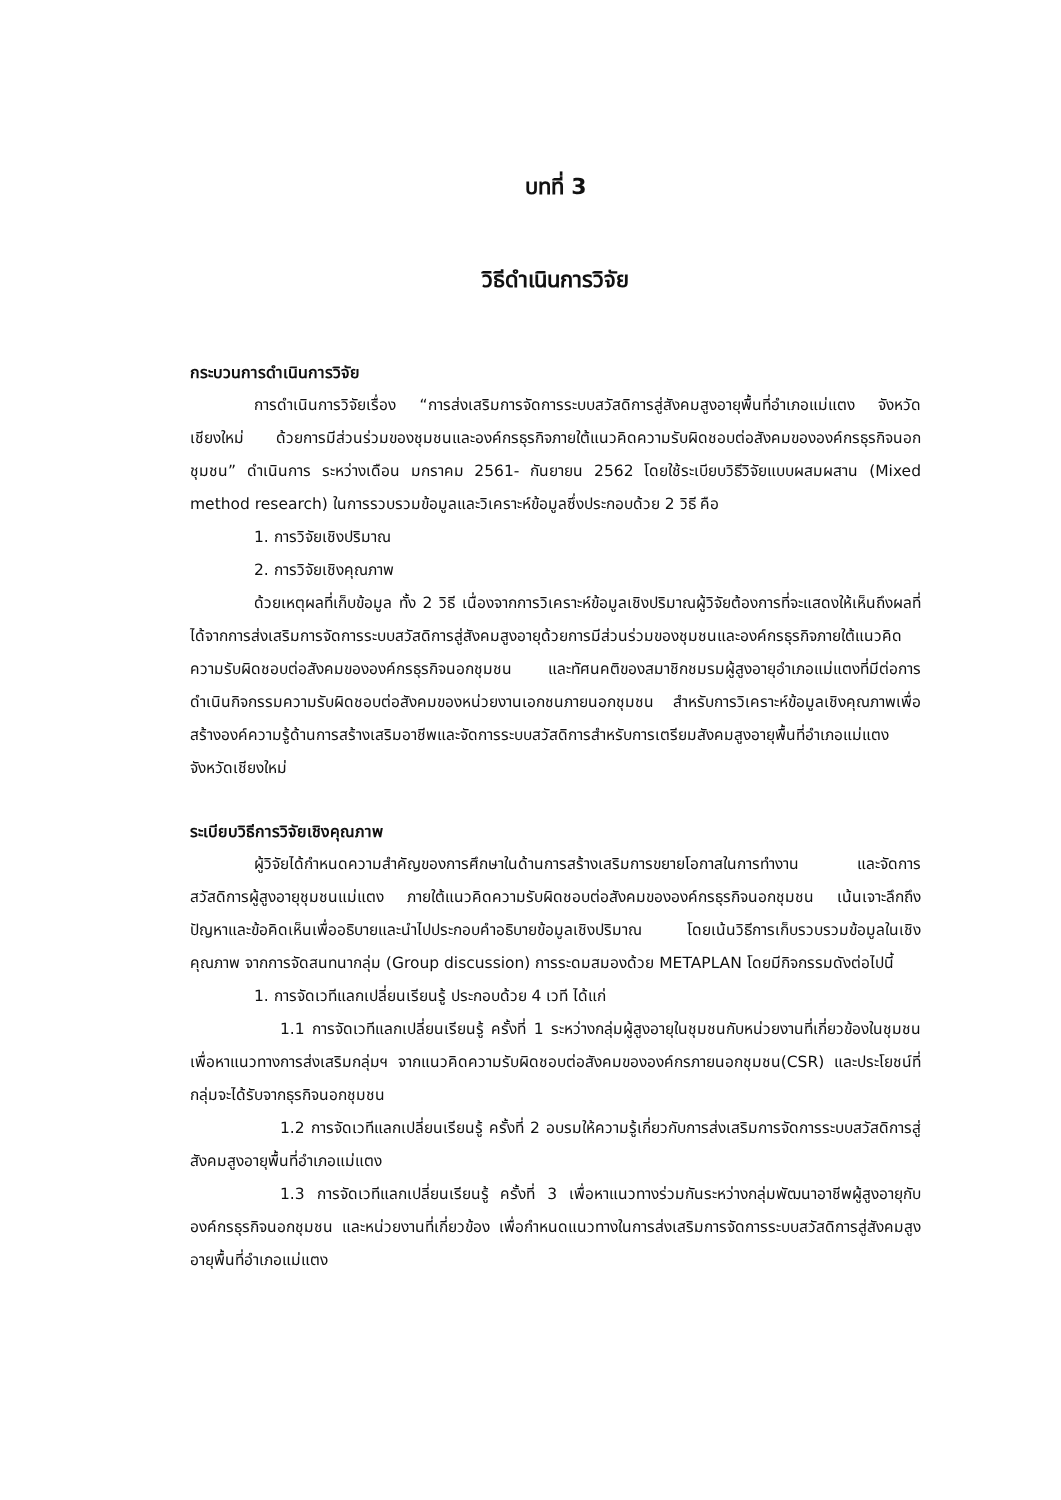บทที่ 3
วิธีดำเนินการวิจัย
กระบวนการดำเนินการวิจัย
การดำเนินการวิจัยเรื่อง “การส่งเสริมการจัดการระบบสวัสดิการสู่สังคมสูงอายุพื้นที่อำเภอแม่แตง จังหวัดเชียงใหม่ ด้วยการมีส่วนร่วมของชุมชนและองค์กรธุรกิจภายใต้แนวคิดความรับผิดชอบต่อสังคมขององค์กรธุรกิจนอกชุมชน” ดำเนินการ ระหว่างเดือน มกราคม 2561- กันยายน 2562 โดยใช้ระเบียบวิธีวิจัยแบบผสมผสาน (Mixed method research) ในการรวบรวมข้อมูลและวิเคราะห์ข้อมูลซึ่งประกอบด้วย 2 วิธี คือ
1. การวิจัยเชิงปริมาณ
2. การวิจัยเชิงคุณภาพ
ด้วยเหตุผลที่เก็บข้อมูล ทั้ง 2 วิธี เนื่องจากการวิเคราะห์ข้อมูลเชิงปริมาณผู้วิจัยต้องการที่จะแสดงให้เห็นถึงผลที่ได้จากการส่งเสริมการจัดการระบบสวัสดิการสู่สังคมสูงอายุด้วยการมีส่วนร่วมของชุมชนและองค์กรธุรกิจภายใต้แนวคิดความรับผิดชอบต่อสังคมขององค์กรธุรกิจนอกชุมชน และทัศนคติของสมาชิกชมรมผู้สูงอายุอำเภอแม่แตงที่มีต่อการดำเนินกิจกรรมความรับผิดชอบต่อสังคมของหน่วยงานเอกชนภายนอกชุมชน สำหรับการวิเคราะห์ข้อมูลเชิงคุณภาพเพื่อสร้างองค์ความรู้ด้านการสร้างเสริมอาชีพและจัดการระบบสวัสดิการสำหรับการเตรียมสังคมสูงอายุพื้นที่อำเภอแม่แตง จังหวัดเชียงใหม่
ระเบียบวิธีการวิจัยเชิงคุณภาพ
ผู้วิจัยได้กำหนดความสำคัญของการศึกษาในด้านการสร้างเสริมการขยายโอกาสในการทำงาน และจัดการสวัสดิการผู้สูงอายุชุมชนแม่แตง ภายใต้แนวคิดความรับผิดชอบต่อสังคมขององค์กรธุรกิจนอกชุมชน เน้นเจาะลึกถึงปัญหาและข้อคิดเห็นเพื่ออธิบายและนำไปประกอบคำอธิบายข้อมูลเชิงปริมาณ โดยเน้นวิธีการเก็บรวบรวมข้อมูลในเชิงคุณภาพ จากการจัดสนทนากลุ่ม (Group discussion) การระดมสมองด้วย METAPLAN โดยมีกิจกรรมดังต่อไปนี้
1. การจัดเวทีแลกเปลี่ยนเรียนรู้ ประกอบด้วย 4 เวที ได้แก่
1.1 การจัดเวทีแลกเปลี่ยนเรียนรู้ ครั้งที่ 1 ระหว่างกลุ่มผู้สูงอายุในชุมชนกับหน่วยงานที่เกี่ยวข้องในชุมชน เพื่อหาแนวทางการส่งเสริมกลุ่มฯ จากแนวคิดความรับผิดชอบต่อสังคมขององค์กรภายนอกชุมชน(CSR) และประโยชน์ที่กลุ่มจะได้รับจากธุรกิจนอกชุมชน
1.2 การจัดเวทีแลกเปลี่ยนเรียนรู้ ครั้งที่ 2 อบรมให้ความรู้เกี่ยวกับการส่งเสริมการจัดการระบบสวัสดิการสู่สังคมสูงอายุพื้นที่อำเภอแม่แตง
1.3 การจัดเวทีแลกเปลี่ยนเรียนรู้ ครั้งที่ 3 เพื่อหาแนวทางร่วมกันระหว่างกลุ่มพัฒนาอาชีพผู้สูงอายุกับองค์กรธุรกิจนอกชุมชน และหน่วยงานที่เกี่ยวข้อง เพื่อกำหนดแนวทางในการส่งเสริมการจัดการระบบสวัสดิการสู่สังคมสูงอายุพื้นที่อำเภอแม่แตง